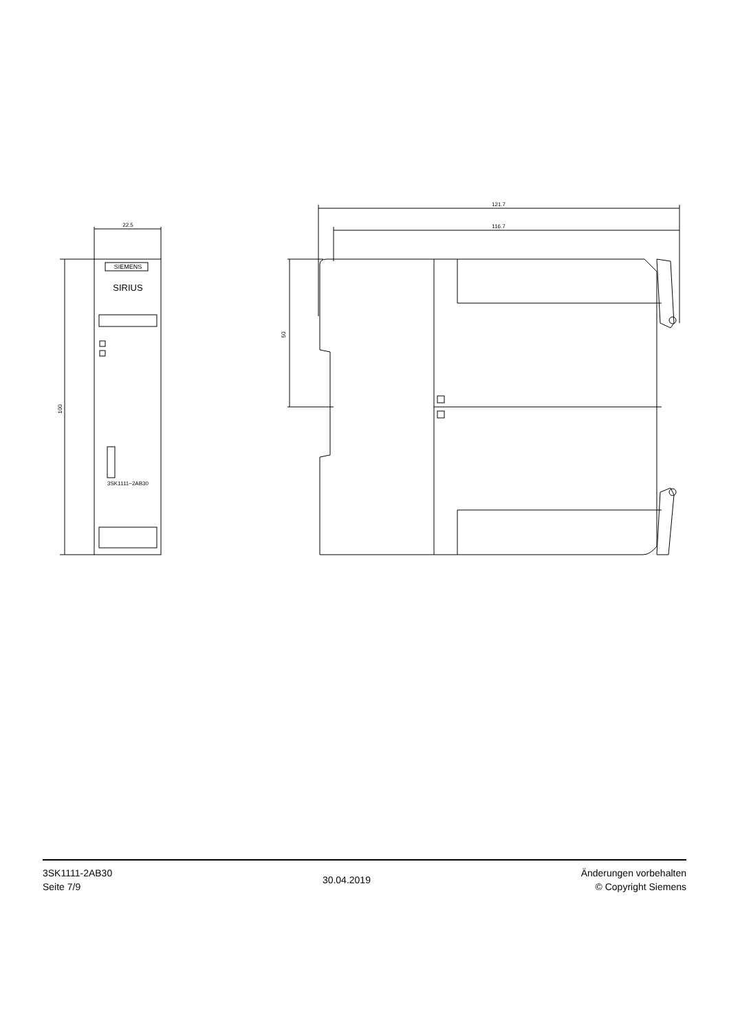22.5
SIEMENS
SIRIUS
3SK1111−2AB30
121.7
116.7
100
50
3SK1111-2AB30
Seite 7/9
30.04.2019
Änderungen vorbehalten
© Copyright Siemens